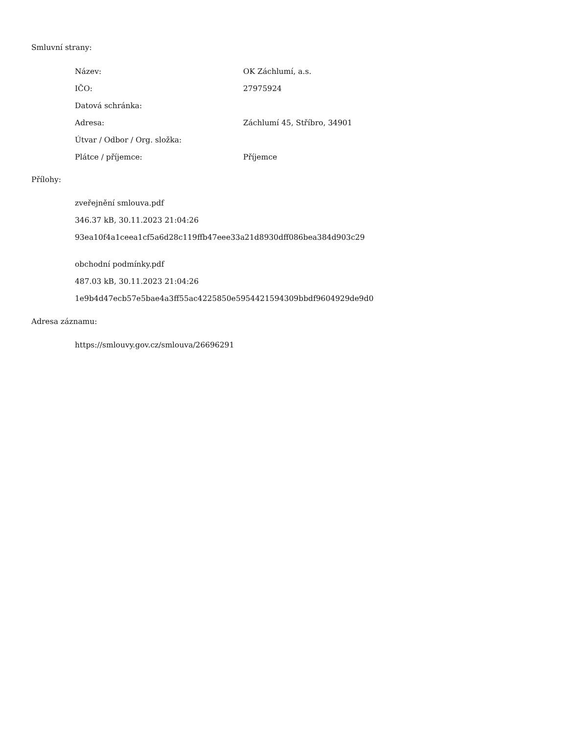Smluvní strany:
| Název: | OK Záchlumí, a.s. |
| IČO: | 27975924 |
| Datová schránka: | |
| Adresa: | Záchlumí 45, Stříbro, 34901 |
| Útvar / Odbor / Org. složka: | |
| Plátce / příjemce: | Příjemce |
Přílohy:
zveřejnění smlouva.pdf
346.37 kB, 30.11.2023 21:04:26
93ea10f4a1ceea1cf5a6d28c119ffb47eee33a21d8930dff086bea384d903c29
obchodní podmínky.pdf
487.03 kB, 30.11.2023 21:04:26
1e9b4d47ecb57e5bae4a3ff55ac4225850e5954421594309bbdf9604929de9d0
Adresa záznamu:
https://smlouvy.gov.cz/smlouva/26696291